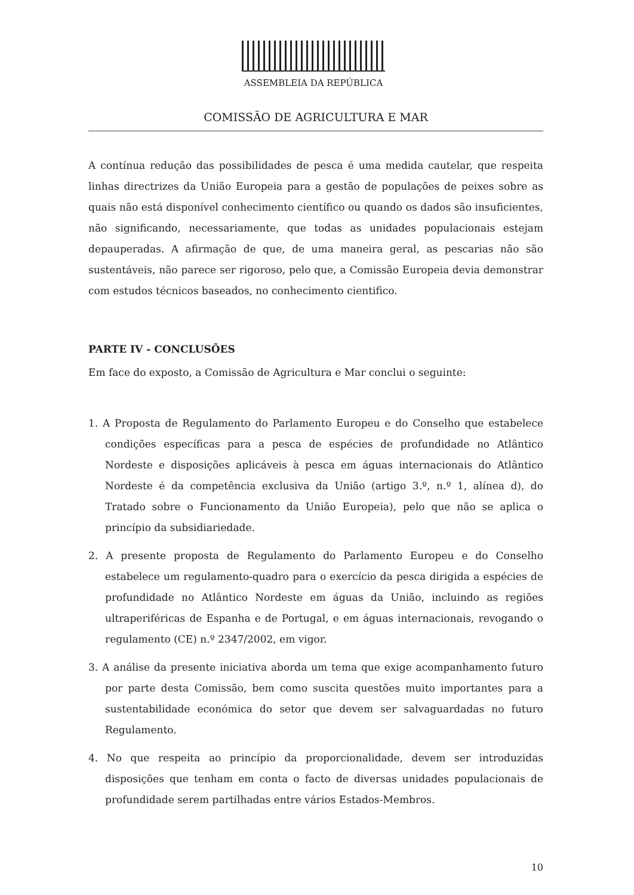ASSEMBLEIA DA REPÚBLICA
COMISSÃO DE AGRICULTURA E MAR
A contínua redução das possibilidades de pesca é uma medida cautelar, que respeita linhas directrizes da União Europeia para a gestão de populações de peixes sobre as quais não está disponível conhecimento científico ou quando os dados são insuficientes, não significando, necessariamente, que todas as unidades populacionais estejam depauperadas. A afirmação de que, de uma maneira geral, as pescarias não são sustentáveis, não parece ser rigoroso, pelo que, a Comissão Europeia devia demonstrar com estudos técnicos baseados, no conhecimento cientifico.
PARTE IV - CONCLUSÕES
Em face do exposto, a Comissão de Agricultura e Mar conclui o seguinte:
1. A Proposta de Regulamento do Parlamento Europeu e do Conselho que estabelece condições específicas para a pesca de espécies de profundidade no Atlântico Nordeste e disposições aplicáveis à pesca em águas internacionais do Atlântico Nordeste é da competência exclusiva da União (artigo 3.º, n.º 1, alínea d), do Tratado sobre o Funcionamento da União Europeia), pelo que não se aplica o princípio da subsidiariedade.
2. A presente proposta de Regulamento do Parlamento Europeu e do Conselho estabelece um regulamento-quadro para o exercício da pesca dirigida a espécies de profundidade no Atlântico Nordeste em águas da União, incluindo as regiões ultraperiféricas de Espanha e de Portugal, e em águas internacionais, revogando o regulamento (CE) n.º 2347/2002, em vigor.
3. A análise da presente iniciativa aborda um tema que exige acompanhamento futuro por parte desta Comissão, bem como suscita questões muito importantes para a sustentabilidade económica do setor que devem ser salvaguardadas no futuro Regulamento.
4. No que respeita ao princípio da proporcionalidade, devem ser introduzidas disposições que tenham em conta o facto de diversas unidades populacionais de profundidade serem partilhadas entre vários Estados-Membros.
10